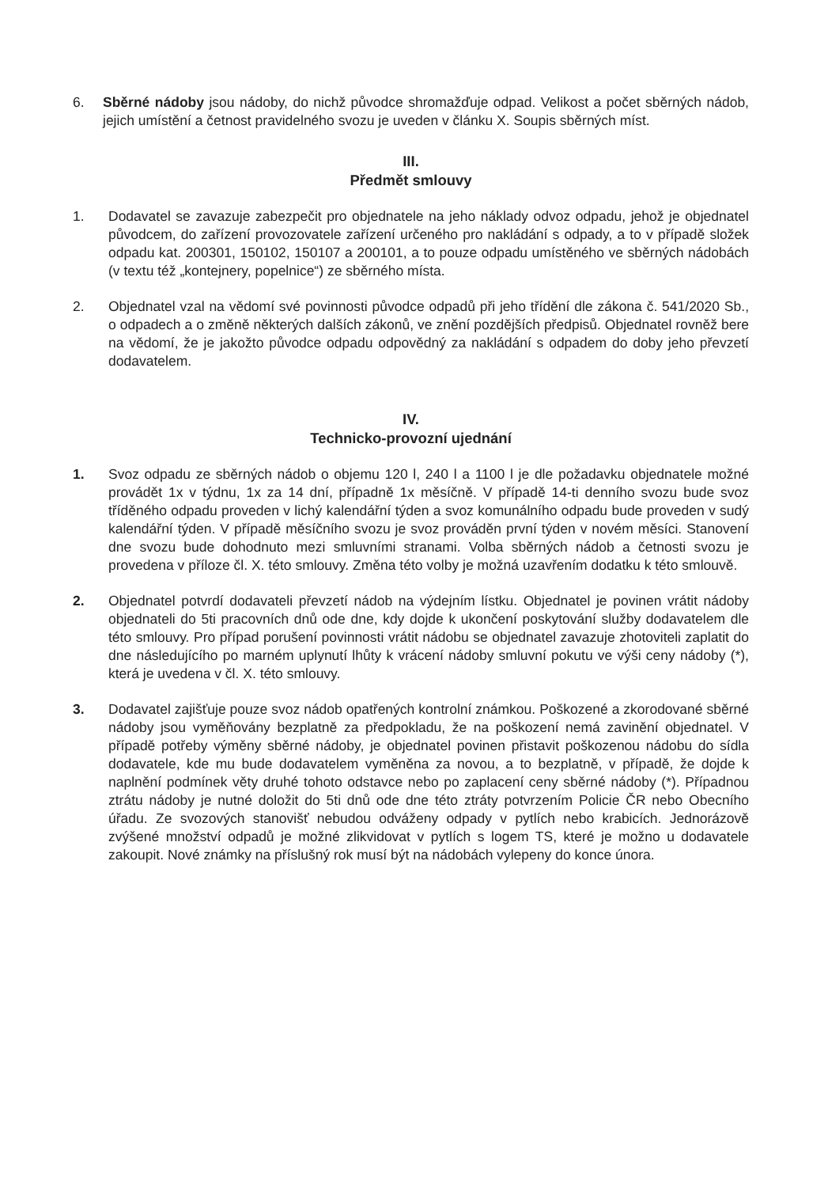6. Sběrné nádoby jsou nádoby, do nichž původce shromažďuje odpad. Velikost a počet sběrných nádob, jejich umístění a četnost pravidelného svozu je uveden v článku X. Soupis sběrných míst.
III.
Předmět smlouvy
1. Dodavatel se zavazuje zabezpečit pro objednatele na jeho náklady odvoz odpadu, jehož je objednatel původcem, do zařízení provozovatele zařízení určeného pro nakládání s odpady, a to v případě složek odpadu kat. 200301, 150102, 150107 a 200101, a to pouze odpadu umístěného ve sběrných nádobách (v textu též „kontejnery, popelnice“) ze sběrného místa.
2. Objednatel vzal na vědomí své povinnosti původce odpadů při jeho třídění dle zákona č. 541/2020 Sb., o odpadech a o změně některých dalších zákonů, ve znění pozdějších předpisů. Objednatel rovněž bere na vědomí, že je jakožto původce odpadu odpovědný za nakládání s odpadem do doby jeho převzetí dodavatelem.
IV.
Technicko-provozní ujednání
1. Svoz odpadu ze sběrných nádob o objemu 120 l, 240 l a 1100 l je dle požadavku objednatele možné provádět 1x v týdnu, 1x za 14 dní, případně 1x měsíčně. V případě 14-ti denního svozu bude svoz tříděného odpadu proveden v lichý kalendářní týden a svoz komunálního odpadu bude proveden v sudý kalendářní týden. V případě měsíčního svozu je svoz prováděn první týden v novém měsíci. Stanovení dne svozu bude dohodnuto mezi smluvními stranami. Volba sběrných nádob a četnosti svozu je provedena v příloze čl. X. této smlouvy. Změna této volby je možná uzavřením dodatku k této smlouvě.
2. Objednatel potvrdí dodavateli převzetí nádob na výdejním lístku. Objednatel je povinen vrátit nádoby objednateli do 5ti pracovních dnů ode dne, kdy dojde k ukončení poskytování služby dodavatelem dle této smlouvy. Pro případ porušení povinnosti vrátit nádobu se objednatel zavazuje zhotoviteli zaplatit do dne následujícího po marném uplynutí lhůty k vrácení nádoby smluvní pokutu ve výši ceny nádoby (*), která je uvedena v čl. X. této smlouvy.
3. Dodavatel zajišťuje pouze svoz nádob opatřených kontrolní známkou. Poškozené a zkorodované sběrné nádoby jsou vyměňovány bezplatně za předpokladu, že na poškození nemá zavinění objednatel. V případě potřeby výměny sběrné nádoby, je objednatel povinen přistavit poškozenou nádobu do sídla dodavatele, kde mu bude dodavatelem vyměněna za novou, a to bezplatně, v případě, že dojde k naplnění podmínek věty druhé tohoto odstavce nebo po zaplacení ceny sběrné nádoby (*). Případnou ztrátu nádoby je nutné doložit do 5ti dnů ode dne této ztráty potvrzením Policie ČR nebo Obecního úřadu. Ze svozových stanovišť nebudou odváženy odpady v pytlích nebo krabicích. Jednorázově zvýšené množství odpadů je možné zlikvidovat v pytlích s logem TS, které je možno u dodavatele zakoupit. Nové známky na příslušný rok musí být na nádobách vylepeny do konce února.